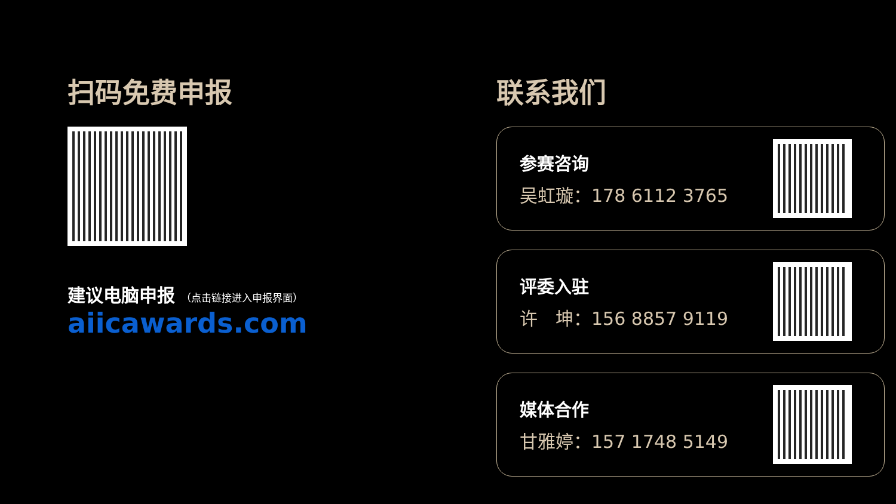扫码免费申报
建议电脑申报 （点击链接进入申报界面）
aiicawards.com
联系我们
参赛咨询
吴虹璇：178 6112 3765
评委入驻
许　坤：156 8857 9119
媒体合作
甘雅婷：157 1748 5149